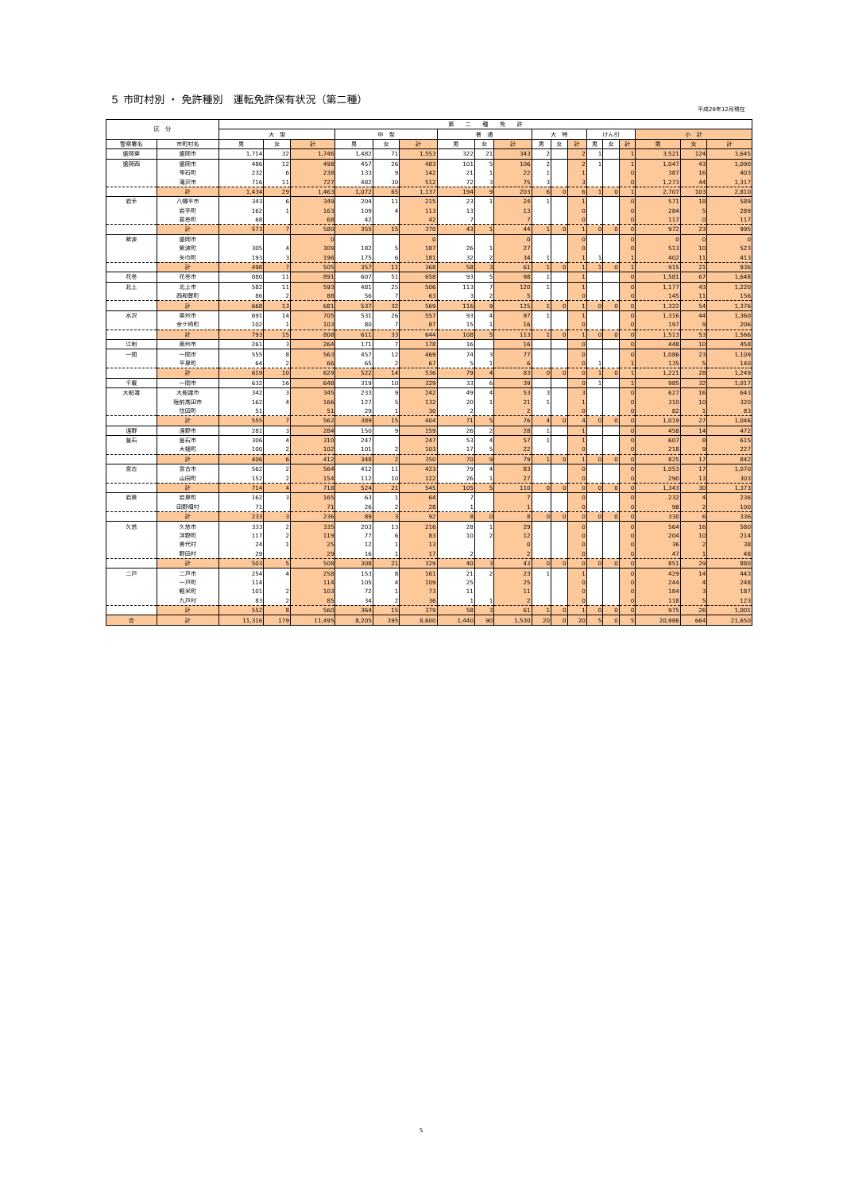５ 市町村別 ・ 免許種別　運転免許保有状況（第二種）
平成28年12月現在
| 区 分 | | 第 二 種 免 許 | | | | | | | | | | | | | | | | | |
| --- | --- | --- | --- | --- | --- | --- | --- | --- | --- | --- | --- | --- | --- | --- | --- | --- | --- | --- | --- |
| | | 大 型 | | | 中 型 | | | 普 通 | | | 大 特 | | | けん引 | | | 小 計 | | |
| 警察署名 | 市町村名 | 男 | 女 | 計 | 男 | 女 | 計 | 男 | 女 | 計 | 男 | 女 | 計 | 男 | 女 | 計 | 男 | 女 | 計 |
| 盛岡東 | 盛岡市 | 1,714 | 32 | 1,746 | 1,482 | 71 | 1,553 | 322 | 21 | 343 | 2 | | 2 | 1 | | 1 | 3,521 | 124 | 3,645 |
| 盛岡西 | 盛岡市 | 486 | 12 | 498 | 457 | 26 | 483 | 101 | 5 | 106 | 2 | | 2 | 1 | | 1 | 1,047 | 43 | 1,090 |
| | 雫石町 | 232 | 6 | 238 | 133 | 9 | 142 | 21 | 1 | 22 | 1 | | 1 | | | 0 | 387 | 16 | 403 |
| | 滝沢市 | 716 | 11 | 727 | 482 | 30 | 512 | 72 | 3 | 75 | 3 | | 3 | | | 0 | 1,273 | 44 | 1,317 |
| | 計 | 1,434 | 29 | 1,463 | 1,072 | 65 | 1,137 | 194 | 9 | 203 | 6 | 0 | 6 | 1 | 0 | 1 | 2,707 | 103 | 2,810 |
| 岩手 | 八幡平市 | 343 | 6 | 349 | 204 | 11 | 215 | 23 | 1 | 24 | 1 | | 1 | | | 0 | 571 | 18 | 589 |
| | 岩手町 | 162 | 1 | 163 | 109 | 4 | 113 | 13 | | 13 | | | 0 | | | 0 | 284 | 5 | 289 |
| | 葛巻町 | 68 | | 68 | 42 | | 42 | 7 | | 7 | | | 0 | | | 0 | 117 | 0 | 117 |
| | 計 | 573 | 7 | 580 | 355 | 15 | 370 | 43 | 1 | 44 | 1 | 0 | 1 | 0 | 0 | 0 | 972 | 23 | 995 |
| 紫波 | 盛岡市 | | | 0 | | | 0 | | | 0 | | | 0 | | | 0 | 0 | 0 | 0 |
| | 紫波町 | 305 | 4 | 309 | 182 | 5 | 187 | 26 | 1 | 27 | | | 0 | | | 0 | 513 | 10 | 523 |
| | 矢巾町 | 193 | 3 | 196 | 175 | 6 | 181 | 32 | 2 | 34 | 1 | | 1 | 1 | | 1 | 402 | 11 | 413 |
| | 計 | 498 | 7 | 505 | 357 | 11 | 368 | 58 | 3 | 61 | 1 | 0 | 1 | 1 | 0 | 1 | 915 | 21 | 936 |
| 花巻 | 花巻市 | 880 | 11 | 891 | 607 | 51 | 658 | 93 | 5 | 98 | 1 | | 1 | | | 0 | 1,581 | 67 | 1,648 |
| 北上 | 北上市 | 582 | 11 | 593 | 481 | 25 | 506 | 113 | 7 | 120 | 1 | | 1 | | | 0 | 1,177 | 43 | 1,220 |
| | 西和賀町 | 86 | 2 | 88 | 56 | 7 | 63 | 3 | 2 | 5 | | | 0 | | | 0 | 145 | 11 | 156 |
| | 計 | 668 | 13 | 681 | 537 | 32 | 569 | 116 | 9 | 125 | 1 | 0 | 1 | 0 | 0 | 0 | 1,322 | 54 | 1,376 |
| 水沢 | 奥州市 | 691 | 14 | 705 | 531 | 26 | 557 | 93 | 4 | 97 | 1 | | 1 | | | 0 | 1,316 | 44 | 1,360 |
| | 金ケ崎町 | 102 | 1 | 103 | 80 | 7 | 87 | 15 | 1 | 16 | | | 0 | | | 0 | 197 | 9 | 206 |
| | 計 | 793 | 15 | 808 | 611 | 33 | 644 | 108 | 5 | 113 | 1 | 0 | 1 | 0 | 0 | 0 | 1,513 | 53 | 1,566 |
| 江刺 | 奥州市 | 261 | 3 | 264 | 171 | 7 | 178 | 16 | | 16 | | | 0 | | | 0 | 448 | 10 | 458 |
| 一関 | 一関市 | 555 | 8 | 563 | 457 | 12 | 469 | 74 | 3 | 77 | | | 0 | | | 0 | 1,086 | 23 | 1,109 |
| | 平泉町 | 64 | 2 | 66 | 65 | 2 | 67 | 5 | 1 | 6 | | | 0 | 1 | | 1 | 135 | 5 | 140 |
| | 計 | 619 | 10 | 629 | 522 | 14 | 536 | 79 | 4 | 83 | 0 | 0 | 0 | 1 | 0 | 1 | 1,221 | 28 | 1,249 |
| 千厩 | 一関市 | 632 | 16 | 648 | 319 | 10 | 329 | 33 | 6 | 39 | | | 0 | 1 | | 1 | 985 | 32 | 1,017 |
| 大船渡 | 大船渡市 | 342 | 3 | 345 | 233 | 9 | 242 | 49 | 4 | 53 | 3 | | 3 | | | 0 | 627 | 16 | 643 |
| | 陸前高田市 | 162 | 4 | 166 | 127 | 5 | 132 | 20 | 1 | 21 | 1 | | 1 | | | 0 | 310 | 10 | 320 |
| | 住田町 | 51 | | 51 | 29 | 1 | 30 | 2 | | 2 | | | 0 | | | 0 | 82 | 1 | 83 |
| | 計 | 555 | 7 | 562 | 389 | 15 | 404 | 71 | 5 | 76 | 4 | 0 | 4 | 0 | 0 | 0 | 1,019 | 27 | 1,046 |
| 遠野 | 遠野市 | 281 | 3 | 284 | 150 | 9 | 159 | 26 | 2 | 28 | 1 | | 1 | | | 0 | 458 | 14 | 472 |
| 釜石 | 釜石市 | 306 | 4 | 310 | 247 | | 247 | 53 | 4 | 57 | 1 | | 1 | | | 0 | 607 | 8 | 615 |
| | 大槌町 | 100 | 2 | 102 | 101 | 2 | 103 | 17 | 5 | 22 | | | 0 | | | 0 | 218 | 9 | 227 |
| | 計 | 406 | 6 | 412 | 348 | 2 | 350 | 70 | 9 | 79 | 1 | 0 | 1 | 0 | 0 | 0 | 825 | 17 | 842 |
| 宮古 | 宮古市 | 562 | 2 | 564 | 412 | 11 | 423 | 79 | 4 | 83 | | | 0 | | | 0 | 1,053 | 17 | 1,070 |
| | 山田町 | 152 | 2 | 154 | 112 | 10 | 122 | 26 | 1 | 27 | | | 0 | | | 0 | 290 | 13 | 303 |
| | 計 | 714 | 4 | 718 | 524 | 21 | 545 | 105 | 5 | 110 | 0 | 0 | 0 | 0 | 0 | 0 | 1,343 | 30 | 1,373 |
| 岩泉 | 岩泉町 | 162 | 3 | 165 | 63 | 1 | 64 | 7 | | 7 | | | 0 | | | 0 | 232 | 4 | 236 |
| | 田野畑村 | 71 | | 71 | 26 | 2 | 28 | 1 | | 1 | | | 0 | | | 0 | 98 | 2 | 100 |
| | 計 | 233 | 3 | 236 | 89 | 3 | 92 | 8 | 0 | 8 | 0 | 0 | 0 | 0 | 0 | 0 | 330 | 6 | 336 |
| 久慈 | 久慈市 | 333 | 2 | 335 | 203 | 13 | 216 | 28 | 1 | 29 | | | 0 | | | 0 | 564 | 16 | 580 |
| | 洋野町 | 117 | 2 | 119 | 77 | 6 | 83 | 10 | 2 | 12 | | | 0 | | | 0 | 204 | 10 | 214 |
| | 普代村 | 24 | 1 | 25 | 12 | 1 | 13 | | | 0 | | | 0 | | | 0 | 36 | 2 | 38 |
| | 野田村 | 29 | | 29 | 16 | 1 | 17 | 2 | | 2 | | | 0 | | | 0 | 47 | 1 | 48 |
| | 計 | 503 | 5 | 508 | 308 | 21 | 329 | 40 | 3 | 43 | 0 | 0 | 0 | 0 | 0 | 0 | 851 | 29 | 880 |
| 二戸 | 二戸市 | 254 | 4 | 258 | 153 | 8 | 161 | 21 | 2 | 23 | 1 | | 1 | | | 0 | 429 | 14 | 443 |
| | 一戸町 | 114 | | 114 | 105 | 4 | 109 | 25 | | 25 | | | 0 | | | 0 | 244 | 4 | 248 |
| | 軽米町 | 101 | 2 | 103 | 72 | 1 | 73 | 11 | | 11 | | | 0 | | | 0 | 184 | 3 | 187 |
| | 九戸村 | 83 | 2 | 85 | 34 | 2 | 36 | 1 | 1 | 2 | | | 0 | | | 0 | 118 | 5 | 123 |
| | 計 | 552 | 8 | 560 | 364 | 15 | 379 | 58 | 3 | 61 | 1 | 0 | 1 | 0 | 0 | 0 | 975 | 26 | 1,001 |
| 合 | 計 | 11,316 | 179 | 11,495 | 8,205 | 395 | 8,600 | 1,440 | 90 | 1,530 | 20 | 0 | 20 | 5 | 0 | 5 | 20,986 | 664 | 21,650 |
5